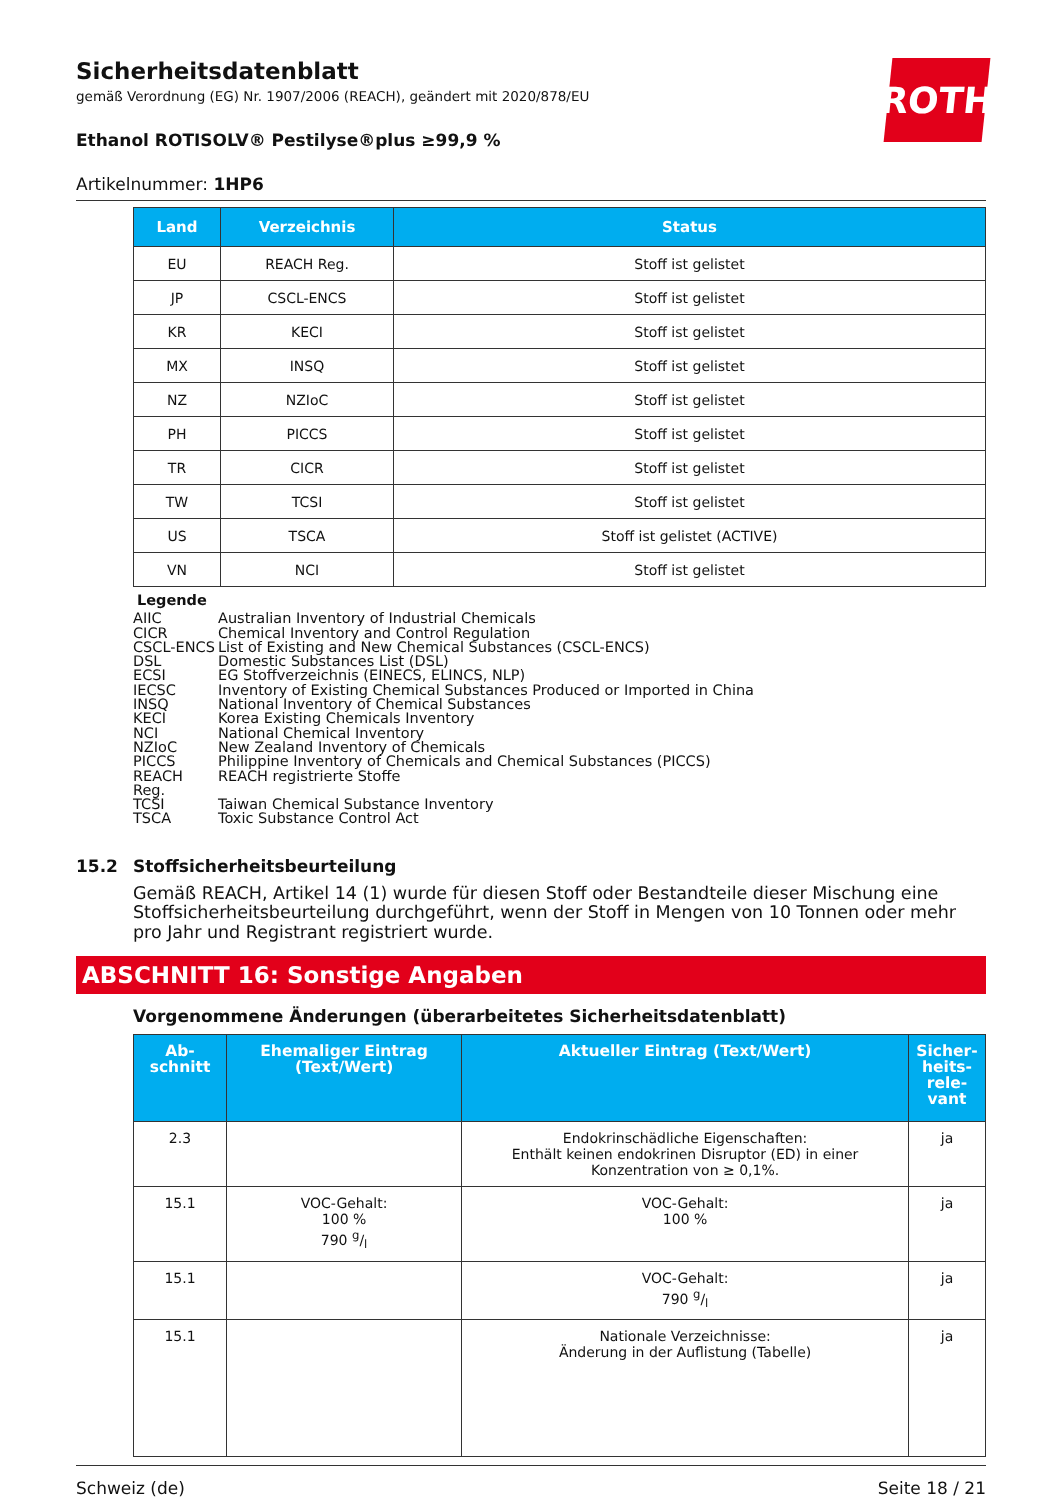ROTH
Sicherheitsdatenblatt
gemäß Verordnung (EG) Nr. 1907/2006 (REACH), geändert mit 2020/878/EU
Ethanol ROTISOLV® Pestilyse®plus ≥99,9 %
Artikelnummer: 1HP6
| Land | Verzeichnis | Status |
| --- | --- | --- |
| EU | REACH Reg. | Stoff ist gelistet |
| JP | CSCL-ENCS | Stoff ist gelistet |
| KR | KECI | Stoff ist gelistet |
| MX | INSQ | Stoff ist gelistet |
| NZ | NZIoC | Stoff ist gelistet |
| PH | PICCS | Stoff ist gelistet |
| TR | CICR | Stoff ist gelistet |
| TW | TCSI | Stoff ist gelistet |
| US | TSCA | Stoff ist gelistet (ACTIVE) |
| VN | NCI | Stoff ist gelistet |
Legende
AIIC Australian Inventory of Industrial Chemicals
CICR Chemical Inventory and Control Regulation
CSCL-ENCS List of Existing and New Chemical Substances (CSCL-ENCS)
DSL Domestic Substances List (DSL)
ECSI EG Stoffverzeichnis (EINECS, ELINCS, NLP)
IECSC Inventory of Existing Chemical Substances Produced or Imported in China
INSQ National Inventory of Chemical Substances
KECI Korea Existing Chemicals Inventory
NCI National Chemical Inventory
NZIoC New Zealand Inventory of Chemicals
PICCS Philippine Inventory of Chemicals and Chemical Substances (PICCS)
REACH Reg. REACH registrierte Stoffe
TCSI Taiwan Chemical Substance Inventory
TSCA Toxic Substance Control Act
15.2 Stoffsicherheitsbeurteilung
Gemäß REACH, Artikel 14 (1) wurde für diesen Stoff oder Bestandteile dieser Mischung eine Stoffsicherheitsbeurteilung durchgeführt, wenn der Stoff in Mengen von 10 Tonnen oder mehr pro Jahr und Registrant registriert wurde.
ABSCHNITT 16: Sonstige Angaben
Vorgenommene Änderungen (überarbeitetes Sicherheitsdatenblatt)
| Ab- schnitt | Ehemaliger Eintrag (Text/Wert) | Aktueller Eintrag (Text/Wert) | Sicher- heits- rele- vant |
| --- | --- | --- | --- |
| 2.3 | | Endokrinschädliche Eigenschaften: Enthält keinen endokrinen Disruptor (ED) in einer Konzentration von ≥ 0,1%. | ja |
| 15.1 | VOC-Gehalt: 100 % 790 g/l | VOC-Gehalt: 100 % | ja |
| 15.1 | | VOC-Gehalt: 790 g/l | ja |
| 15.1 | | Nationale Verzeichnisse: Änderung in der Auflistung (Tabelle) | ja |
Schweiz (de) Seite 18 / 21